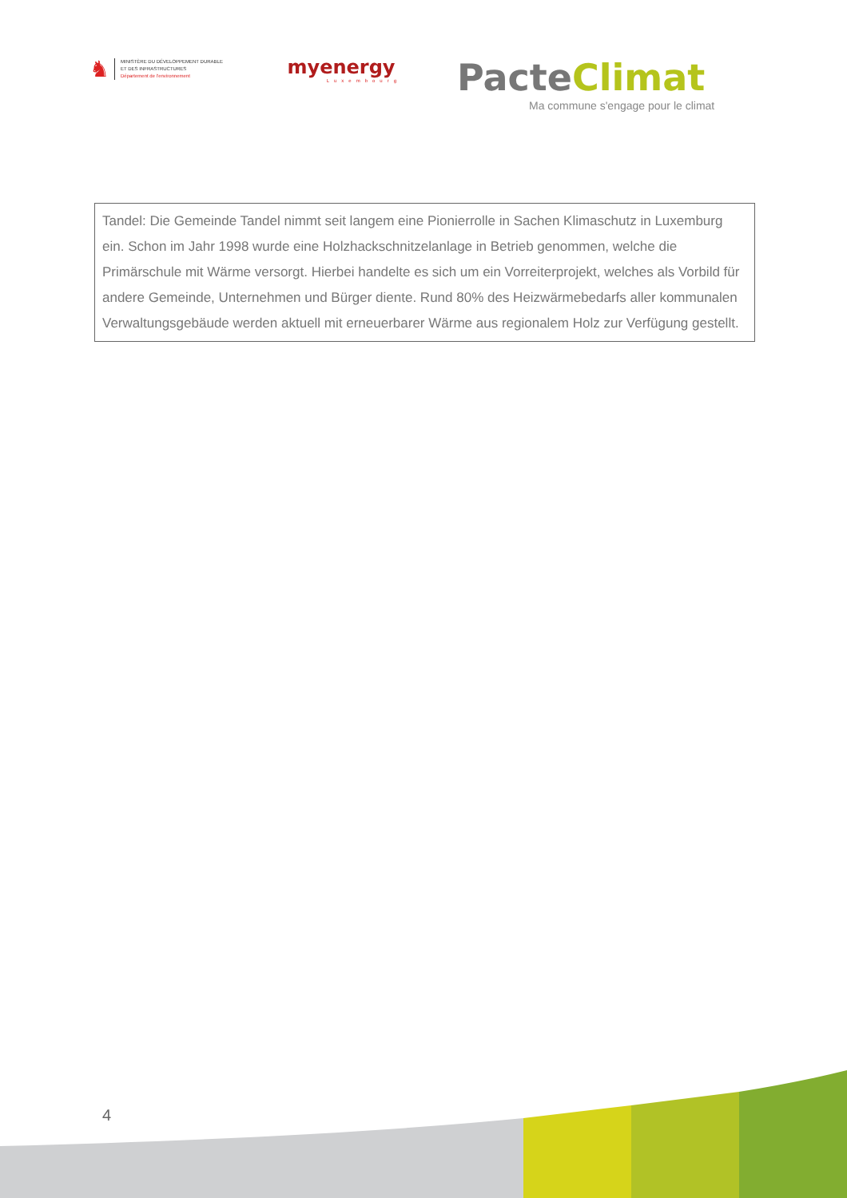♞
MINISTÈRE DU DÉVELOPPEMENT DURABLE
ET DES INFRASTRUCTURES
Département de l'environnement
myenergy
Luxembourg
PacteClimat
Ma commune s'engage pour le climat
Tandel: Die Gemeinde Tandel nimmt seit langem eine Pionierrolle in Sachen Klimaschutz in Luxemburg ein. Schon im Jahr 1998 wurde eine Holzhackschnitzelanlage in Betrieb genommen, welche die Primärschule mit Wärme versorgt. Hierbei handelte es sich um ein Vorreiterprojekt, welches als Vorbild für andere Gemeinde, Unternehmen und Bürger diente. Rund 80% des Heizwärmebedarfs aller kommunalen Verwaltungsgebäude werden aktuell mit erneuerbarer Wärme aus regionalem Holz zur Verfügung gestellt.
4